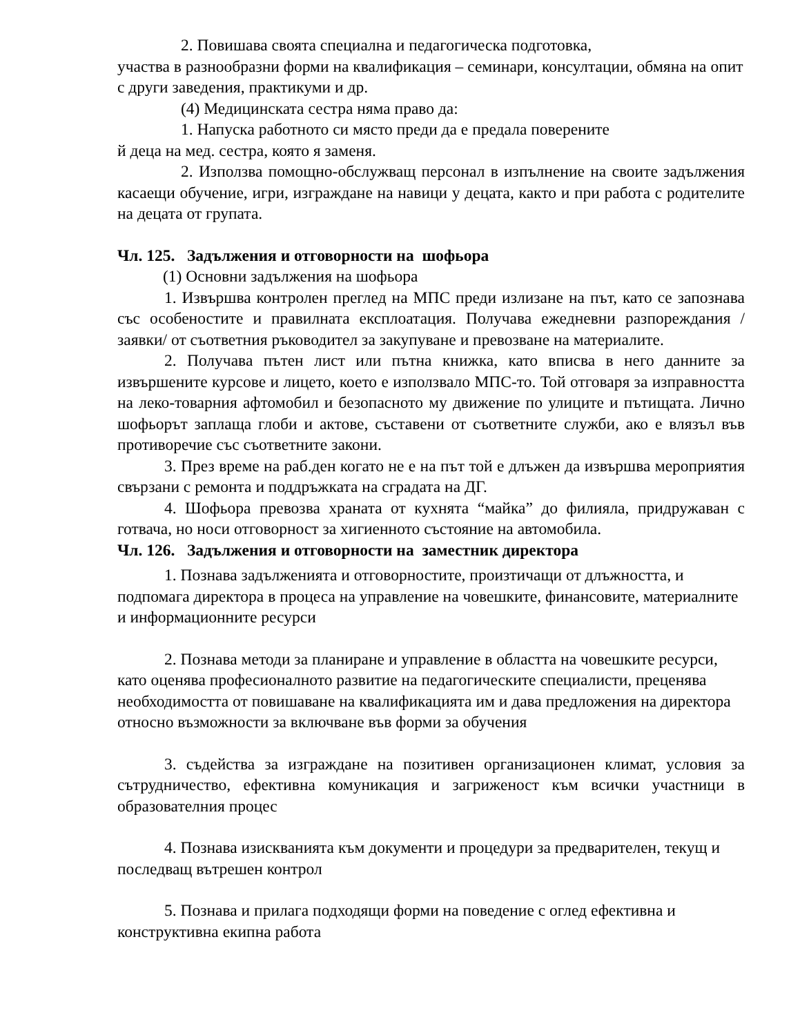2. Повишава своята специална и педагогическа подготовка,
участва в разнообразни форми на квалификация – семинари, консултации, обмяна на опит с други заведения, практикуми и др.
(4) Медицинската сестра няма право да:
1. Напуска работното си място преди да е предала поверените
й деца на мед. сестра, която я заменя.
2. Използва помощно-обслужващ персонал в изпълнение на своите задължения касаещи обучение, игри, изграждане на навици у децата, както и при работа с родителите на децата от групата.
Чл. 125. Задължения и отговорности на шофьора
(1) Основни задължения на шофьора
1. Извършва контролен преглед на МПС преди излизане на път, като се запознава със особеностите и правилната експлоатация. Получава ежедневни разпореждания /заявки/ от съответния ръководител за закупуване и превозване на материалите.
2. Получава пътен лист или пътна книжка, като вписва в него данните за извършените курсове и лицето, което е използвало МПС-то. Той отговаря за изправността на леко-товарния афтомобил и безопасното му движение по улиците и пътищата. Лично шофьорът заплаща глоби и актове, съставени от съответните служби, ако е влязъл във противоречие със съответните закони.
3. През време на раб.ден когато не е на път той е длъжен да извършва мероприятия свързани с ремонта и поддръжката на сградата на ДГ.
4. Шофьора превозва храната от кухнята “майка” до филияла, придружаван с готвача, но носи отговорност за хигиенното състояние на автомобила.
Чл. 126. Задължения и отговорности на заместник директора
1. Познава задълженията и отговорностите, произтичащи от длъжността, и подпомага директора в процеса на управление на човешките, финансовите, материалните и информационните ресурси
2. Познава методи за планиране и управление в областта на човешките ресурси, като оценява професионалното развитие на педагогическите специалисти, преценява необходимостта от повишаване на квалификацията им и дава предложения на директора относно възможности за включване във форми за обучения
3. съдейства за изграждане на позитивен организационен климат, условия за сътрудничество, ефективна комуникация и загриженост към всички участници в образователния процес
4. Познава изискванията към документи и процедури за предварителен, текущ и последващ вътрешен контрол
5. Познава и прилага подходящи форми на поведение с оглед ефективна и конструктивна екипна работа